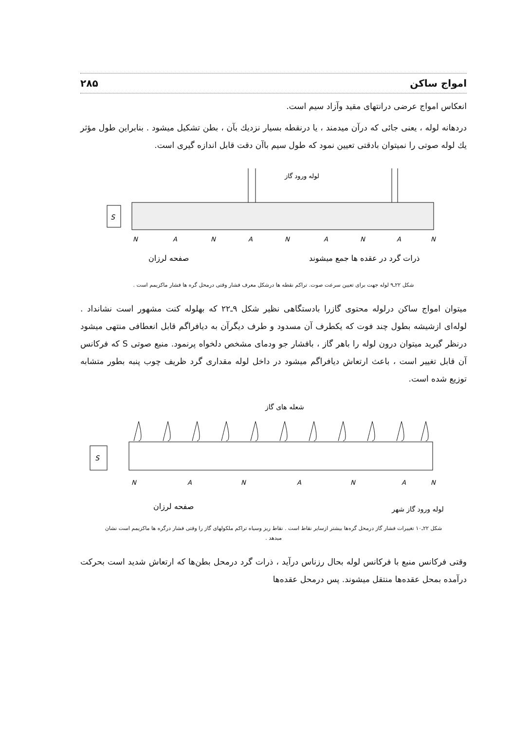امواج ساکن ۲۸۵
انعکاس امواج عرضی درانتهای مقید وآزاد سیم است.
دردهانه لوله ، یعنی جائی که درآن میدمند ، یا درنقطه بسیار نزدیك بآن ، بطن تشکیل میشود . بنابراین طول مؤثر یك لوله صوتی را نمیتوان بادقتی تعیین نمود که طول سیم باآن دقت قابل اندازه گیری است.
S
N
A
N
A
N
A
N
A
N
لوله ورود گاز
صفحه لرزان
ذرات گرد در عقده ها جمع میشوند
شکل ۲۲ـ۹ لوله جهت برای تعیین سرعت صوت. تراکم نقطه ها درشکل معرف فشار وقتی درمحل گره ها فشار ماکزیمم است .
میتوان امواج ساکن درلوله محتوی گازرا بادستگاهی نظیر شکل ۹ـ۲۲ که بهلوله کنت مشهور است نشانداد . لوله‌ای ازشیشه بطول چند فوت که یکطرف آن مسدود و طرف دیگرآن به دیافراگم قابل انعطافی منتهی میشود درنظر گیرید میتوان درون لوله را باهر گاز ، بافشار جو ودمای مشخص دلخواه پرنمود. منبع صوتی S که فرکانس آن قابل تغییر است ، باعث ارتعاش دیافراگم میشود در داخل لوله مقداری گرد ظریف چوب پنبه بطور متشابه توزیع شده است.
شعله های گاز
S
N
A
N
A
N
A
N
صفحه لرزان
لوله ورود گاز شهر
شکل ۲۲ـ۱۰ تغییرات فشار گاز درمحل گره‌ها بیشتر ازسایر نقاط است . نقاط ریز وسیاه تراکم ملکولهای گاز را وقتی فشار درگره ها ماکزیمم است نشان میدهد .
وقتی فرکانس منبع با فرکانس لوله بحال رزناس درآید ، ذرات گرد درمحل بطن‌ها که ارتعاش شدید است بحرکت درآمده بمحل عقده‌ها منتقل میشوند. پس درمحل عقده‌ها